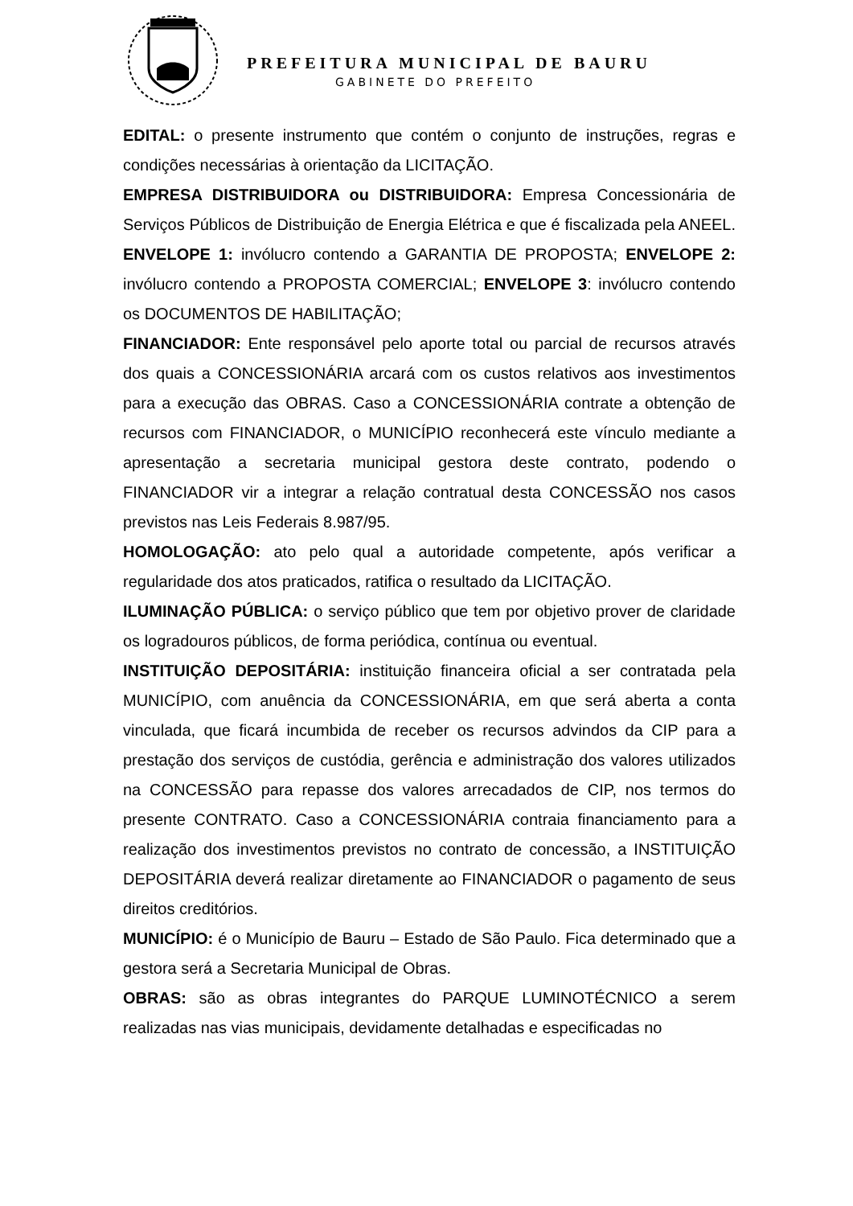PREFEITURA MUNICIPAL DE BAURU
GABINETE DO PREFEITO
EDITAL: o presente instrumento que contém o conjunto de instruções, regras e condições necessárias à orientação da LICITAÇÃO.
EMPRESA DISTRIBUIDORA ou DISTRIBUIDORA: Empresa Concessionária de Serviços Públicos de Distribuição de Energia Elétrica e que é fiscalizada pela ANEEL. ENVELOPE 1: invólucro contendo a GARANTIA DE PROPOSTA; ENVELOPE 2: invólucro contendo a PROPOSTA COMERCIAL; ENVELOPE 3: invólucro contendo os DOCUMENTOS DE HABILITAÇÃO;
FINANCIADOR: Ente responsável pelo aporte total ou parcial de recursos através dos quais a CONCESSIONÁRIA arcará com os custos relativos aos investimentos para a execução das OBRAS. Caso a CONCESSIONÁRIA contrate a obtenção de recursos com FINANCIADOR, o MUNICÍPIO reconhecerá este vínculo mediante a apresentação a secretaria municipal gestora deste contrato, podendo o FINANCIADOR vir a integrar a relação contratual desta CONCESSÃO nos casos previstos nas Leis Federais 8.987/95.
HOMOLOGAÇÃO: ato pelo qual a autoridade competente, após verificar a regularidade dos atos praticados, ratifica o resultado da LICITAÇÃO.
ILUMINAÇÃO PÚBLICA: o serviço público que tem por objetivo prover de claridade os logradouros públicos, de forma periódica, contínua ou eventual.
INSTITUIÇÃO DEPOSITÁRIA: instituição financeira oficial a ser contratada pela MUNICÍPIO, com anuência da CONCESSIONÁRIA, em que será aberta a conta vinculada, que ficará incumbida de receber os recursos advindos da CIP para a prestação dos serviços de custódia, gerência e administração dos valores utilizados na CONCESSÃO para repasse dos valores arrecadados de CIP, nos termos do presente CONTRATO. Caso a CONCESSIONÁRIA contraia financiamento para a realização dos investimentos previstos no contrato de concessão, a INSTITUIÇÃO DEPOSITÁRIA deverá realizar diretamente ao FINANCIADOR o pagamento de seus direitos creditórios.
MUNICÍPIO: é o Município de Bauru – Estado de São Paulo. Fica determinado que a gestora será a Secretaria Municipal de Obras.
OBRAS: são as obras integrantes do PARQUE LUMINOTÉCNICO a serem realizadas nas vias municipais, devidamente detalhadas e especificadas no